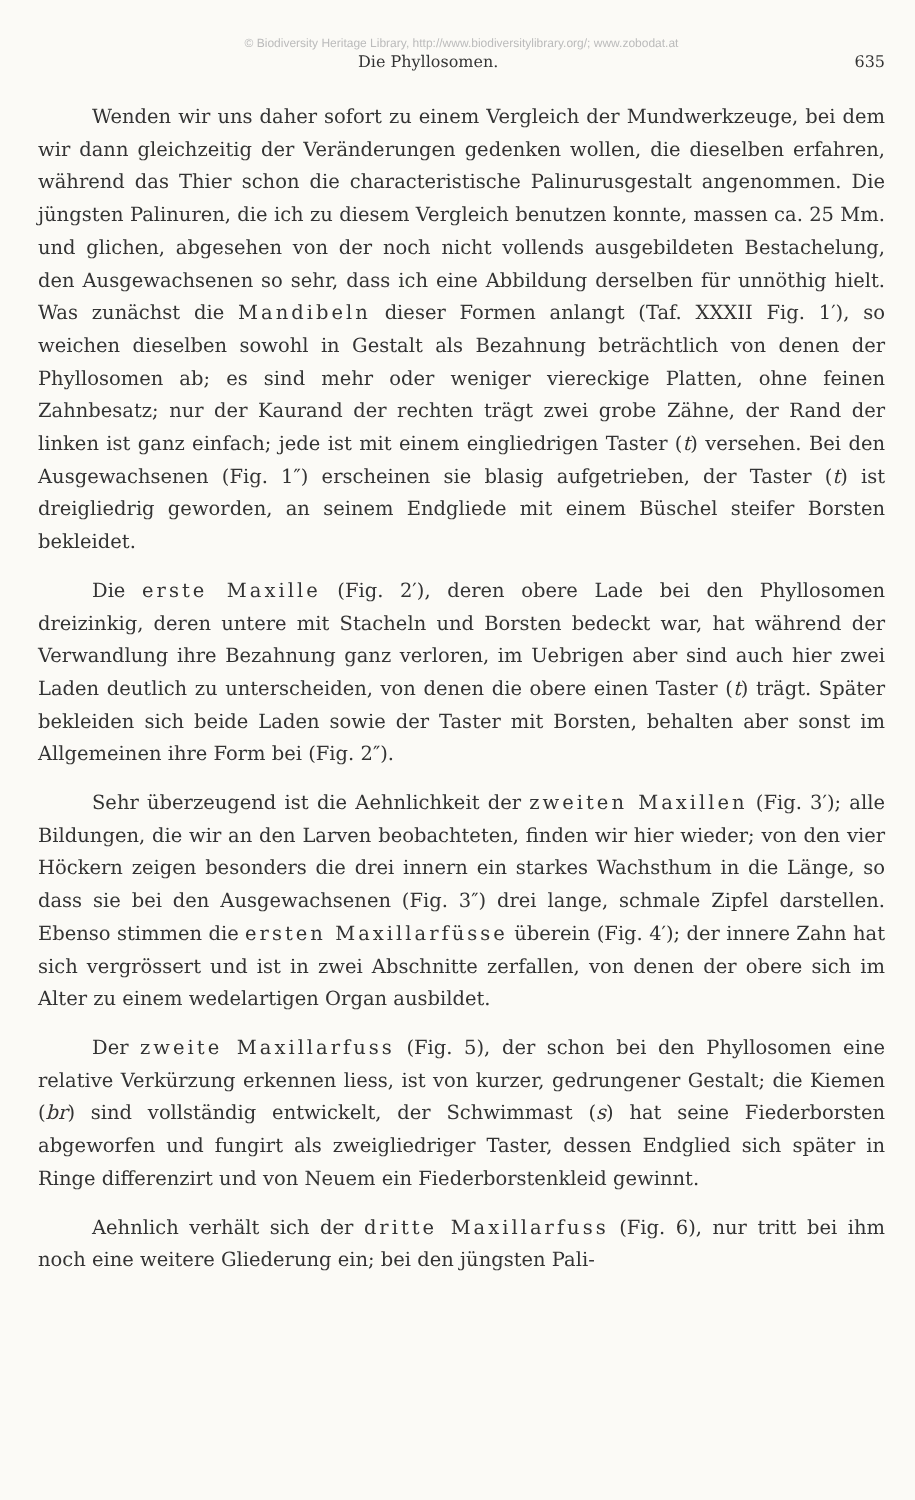© Biodiversity Heritage Library, http://www.biodiversitylibrary.org/; www.zobodat.at
Die Phyllosomen. 635
Wenden wir uns daher sofort zu einem Vergleich der Mundwerkzeuge, bei dem wir dann gleichzeitig der Veränderungen gedenken wollen, die dieselben erfahren, während das Thier schon die characteristische Palinurusgestalt angenommen. Die jüngsten Palinuren, die ich zu diesem Vergleich benutzen konnte, massen ca. 25 Mm. und glichen, abgesehen von der noch nicht vollends ausgebildeten Bestachelung, den Ausgewachsenen so sehr, dass ich eine Abbildung derselben für unnöthig hielt. Was zunächst die Mandibeln dieser Formen anlangt (Taf. XXXII Fig. 1′), so weichen dieselben sowohl in Gestalt als Bezahnung beträchtlich von denen der Phyllosomen ab; es sind mehr oder weniger viereckige Platten, ohne feinen Zahnbesatz; nur der Kaurand der rechten trägt zwei grobe Zähne, der Rand der linken ist ganz einfach; jede ist mit einem eingliedrigen Taster (t) versehen. Bei den Ausgewachsenen (Fig. 1″) erscheinen sie blasig aufgetrieben, der Taster (t) ist dreigliedrig geworden, an seinem Endgliede mit einem Büschel steifer Borsten bekleidet.
Die erste Maxille (Fig. 2′), deren obere Lade bei den Phyllosomen dreizinkig, deren untere mit Stacheln und Borsten bedeckt war, hat während der Verwandlung ihre Bezahnung ganz verloren, im Uebrigen aber sind auch hier zwei Laden deutlich zu unterscheiden, von denen die obere einen Taster (t) trägt. Später bekleiden sich beide Laden sowie der Taster mit Borsten, behalten aber sonst im Allgemeinen ihre Form bei (Fig. 2″).
Sehr überzeugend ist die Aehnlichkeit der zweiten Maxillen (Fig. 3′); alle Bildungen, die wir an den Larven beobachteten, finden wir hier wieder; von den vier Höckern zeigen besonders die drei innern ein starkes Wachsthum in die Länge, so dass sie bei den Ausgewachsenen (Fig. 3″) drei lange, schmale Zipfel darstellen. Ebenso stimmen die ersten Maxillarfüsse überein (Fig. 4′); der innere Zahn hat sich vergrössert und ist in zwei Abschnitte zerfallen, von denen der obere sich im Alter zu einem wedelartigen Organ ausbildet.
Der zweite Maxillarfuss (Fig. 5), der schon bei den Phyllosomen eine relative Verkürzung erkennen liess, ist von kurzer, gedrungener Gestalt; die Kiemen (br) sind vollständig entwickelt, der Schwimmast (s) hat seine Fiederborsten abgeworfen und fungirt als zweigliedriger Taster, dessen Endglied sich später in Ringe differenzirt und von Neuem ein Fiederborstenkleid gewinnt.
Aehnlich verhält sich der dritte Maxillarfuss (Fig. 6), nur tritt bei ihm noch eine weitere Gliederung ein; bei den jüngsten Pali-